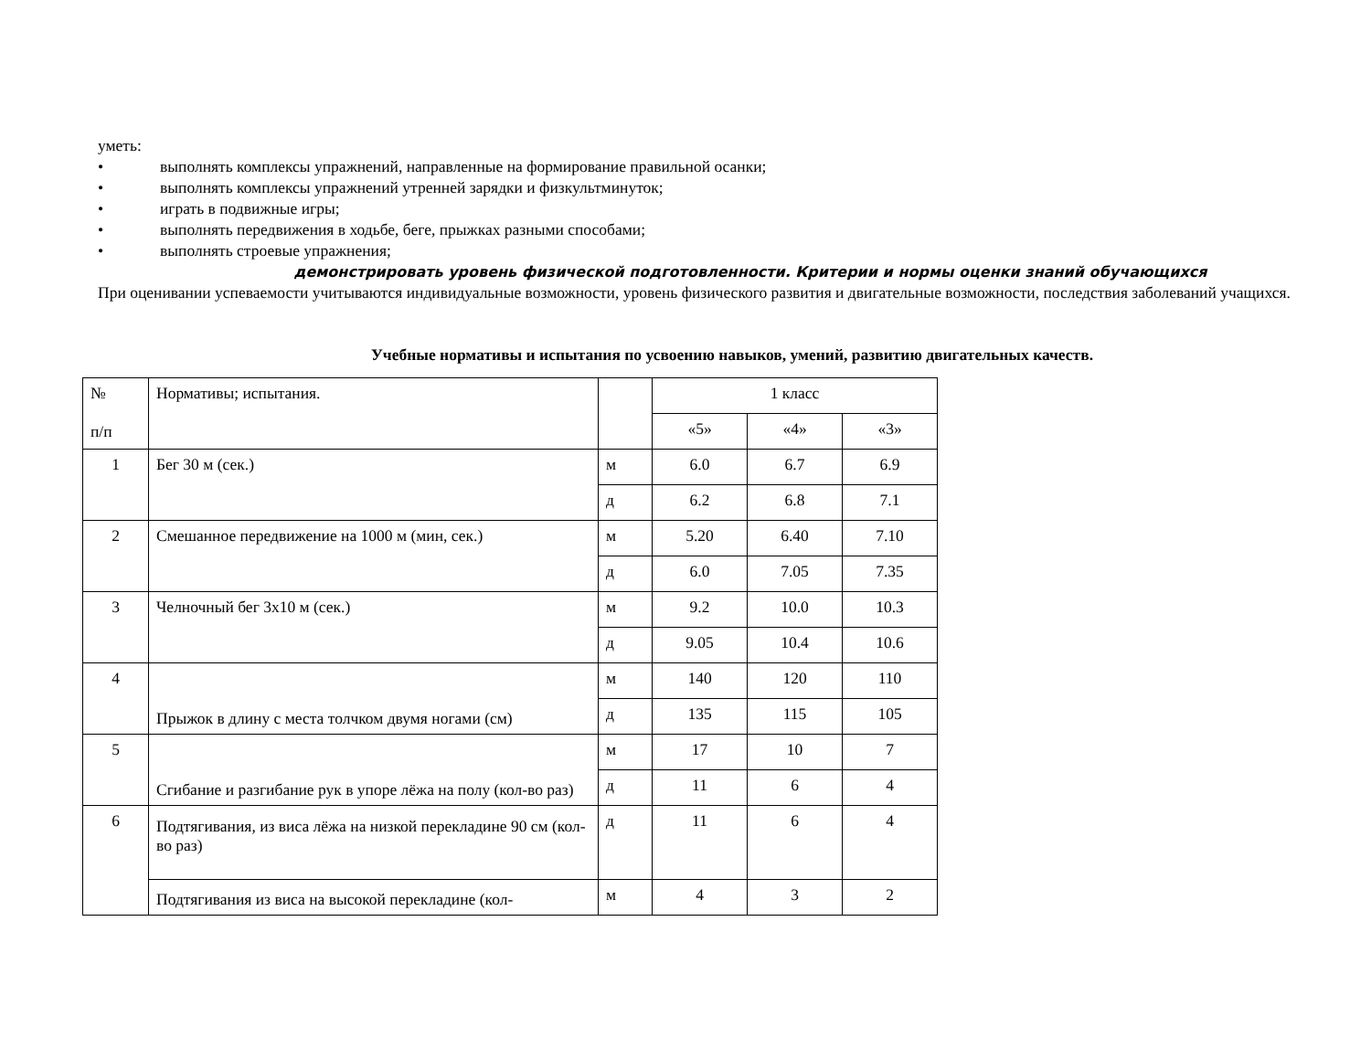уметь:
• выполнять комплексы упражнений, направленные на формирование правильной осанки;
• выполнять комплексы упражнений утренней зарядки и физкультминуток;
• играть в подвижные игры;
• выполнять передвижения в ходьбе, беге, прыжках разными способами;
• выполнять строевые упражнения;
демонстрировать уровень физической подготовленности. Критерии и нормы оценки знаний обучающихся
При оценивании успеваемости учитываются индивидуальные возможности, уровень физического развития и двигательные возможности, последствия заболеваний учащихся.
Учебные нормативы и испытания по усвоению навыков, умений, развитию двигательных качеств.
| № п/п | Нормативы; испытания. | | 1 класс | | |
| | | | «5» | «4» | «3» |
| 1 | Бег 30 м (сек.) | м | 6.0 | 6.7 | 6.9 |
| | | д | 6.2 | 6.8 | 7.1 |
| 2 | Смешанное передвижение на 1000 м (мин, сек.) | м | 5.20 | 6.40 | 7.10 |
| | | д | 6.0 | 7.05 | 7.35 |
| 3 | Челночный бег 3х10 м (сек.) | м | 9.2 | 10.0 | 10.3 |
| | | д | 9.05 | 10.4 | 10.6 |
| 4 | Прыжок в длину с места толчком двумя ногами (см) | м | 140 | 120 | 110 |
| | | д | 135 | 115 | 105 |
| 5 | Сгибание и разгибание рук в упоре лёжа на полу (кол-во раз) | м | 17 | 10 | 7 |
| | | д | 11 | 6 | 4 |
| 6 | Подтягивания, из виса лёжа на низкой перекладине 90 см (кол-во раз) | д | 11 | 6 | 4 |
| | Подтягивания из виса на высокой перекладине (кол- | м | 4 | 3 | 2 |